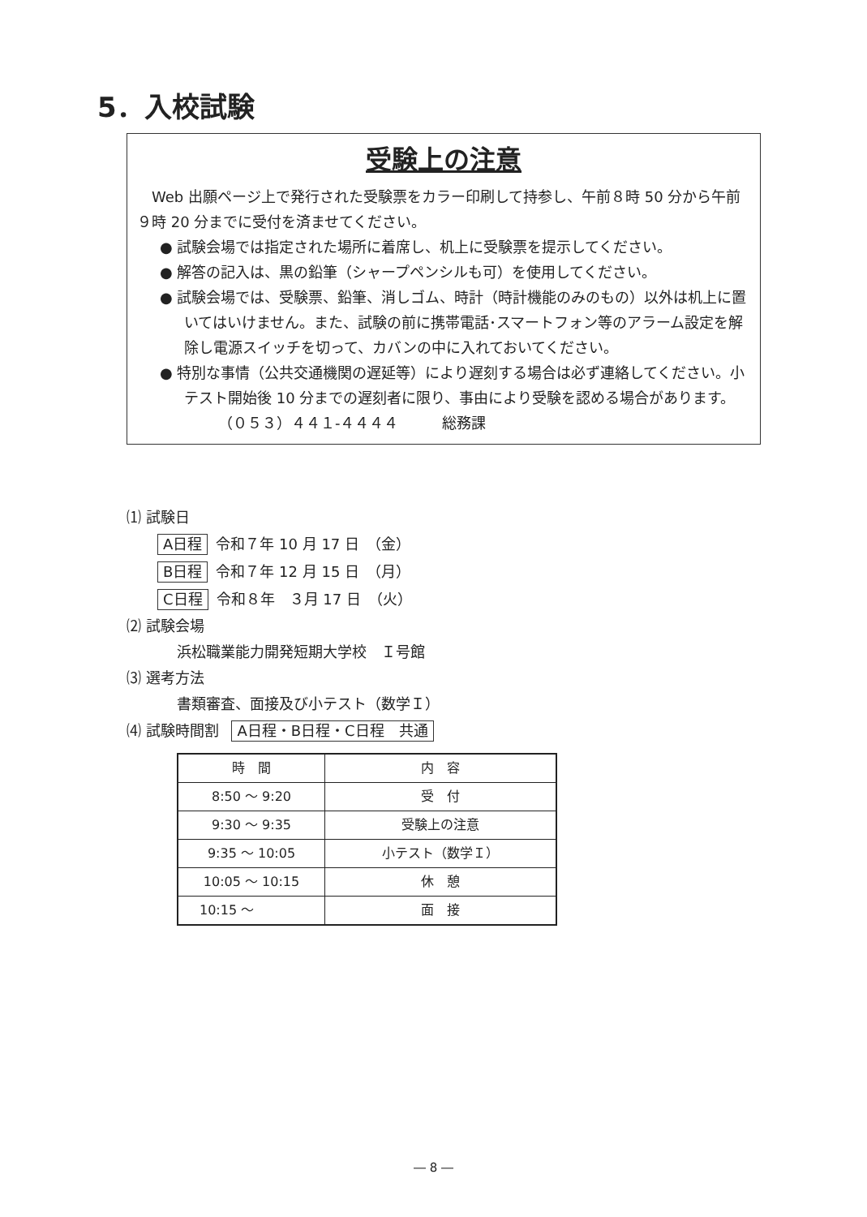5．入校試験
受験上の注意
　Web 出願ページ上で発行された受験票をカラー印刷して持参し、午前８時 50 分から午前９時 20 分までに受付を済ませてください。
● 試験会場では指定された場所に着席し、机上に受験票を提示してください。
● 解答の記入は、黒の鉛筆（シャープペンシルも可）を使用してください。
● 試験会場では、受験票、鉛筆、消しゴム、時計（時計機能のみのもの）以外は机上に置いてはいけません。また、試験の前に携帯電話･スマートフォン等のアラーム設定を解除し電源スイッチを切って、カバンの中に入れておいてください。
● 特別な事情（公共交通機関の遅延等）により遅刻する場合は必ず連絡してください。小テスト開始後 10 分までの遅刻者に限り、事由により受験を認める場合があります。
（０５３）４４１-４４４４　　　総務課
⑴ 試験日
A日程 令和７年 10 月 17 日　（金）
B日程 令和７年 12 月 15 日　（月）
C日程 令和８年　３月 17 日　（火）
⑵ 試験会場
浜松職業能力開発短期大学校　Ｉ号館
⑶ 選考方法
書類審査、面接及び小テスト（数学Ｉ）
⑷ 試験時間割 A日程・B日程・C日程　共通
| 時 間 | 内 容 |
| --- | --- |
| 8:50 ～ 9:20 | 受 付 |
| 9:30 ～ 9:35 | 受験上の注意 |
| 9:35 ～ 10:05 | 小テスト（数学Ｉ） |
| 10:05 ～ 10:15 | 休 憩 |
| 10:15 ～ | 面 接 |
― 8 ―